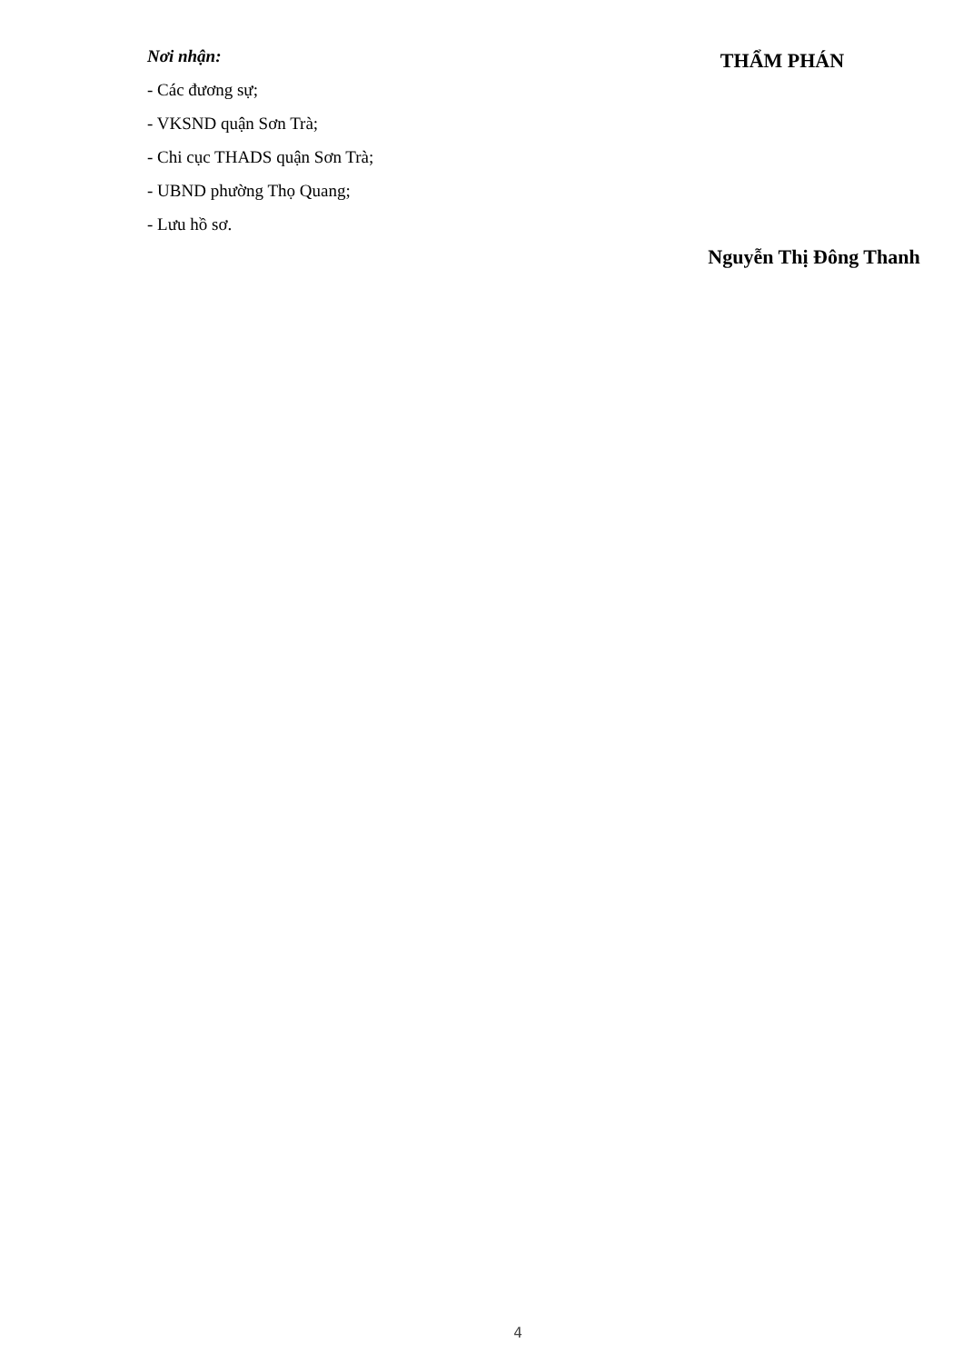Nơi nhận:
- Các đương sự;
- VKSND quận Sơn Trà;
- Chi cục THADS quận Sơn Trà;
- UBND phường Thọ Quang;
- Lưu hồ sơ.
THẨM PHÁN
Nguyễn Thị Đông Thanh
4